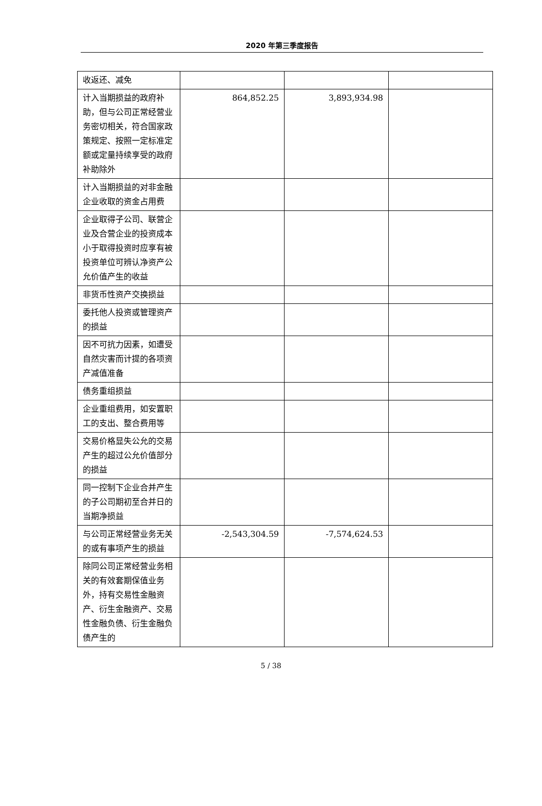2020 年第三季度报告
| 收返还、减免 | | | |
| 计入当期损益的政府补助，但与公司正常经营业务密切相关，符合国家政策规定、按照一定标准定额或定量持续享受的政府补助除外 | 864,852.25 | 3,893,934.98 | |
| 计入当期损益的对非金融企业收取的资金占用费 | | | |
| 企业取得子公司、联营企业及合营企业的投资成本小于取得投资时应享有被投资单位可辨认净资产公允价值产生的收益 | | | |
| 非货币性资产交换损益 | | | |
| 委托他人投资或管理资产的损益 | | | |
| 因不可抗力因素，如遭受自然灾害而计提的各项资产减值准备 | | | |
| 债务重组损益 | | | |
| 企业重组费用，如安置职工的支出、整合费用等 | | | |
| 交易价格显失公允的交易产生的超过公允价值部分的损益 | | | |
| 同一控制下企业合并产生的子公司期初至合并日的当期净损益 | | | |
| 与公司正常经营业务无关的或有事项产生的损益 | -2,543,304.59 | -7,574,624.53 | |
| 除同公司正常经营业务相关的有效套期保值业务外，持有交易性金融资产、衍生金融资产、交易性金融负债、衍生金融负债产生的 | | | |
5 / 38